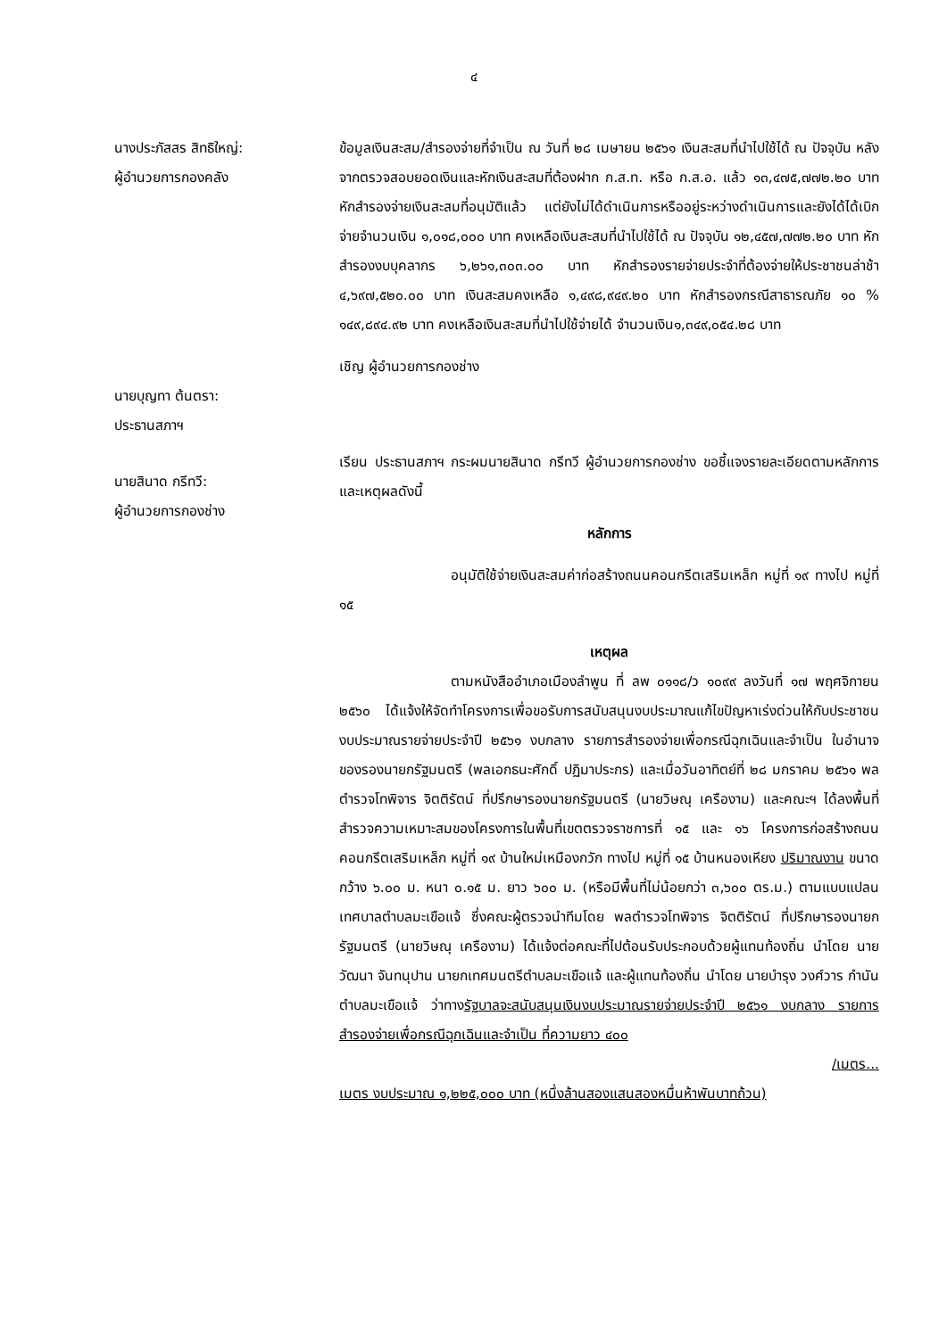๔
นางประภัสสร สิทธิใหญ่:
ผู้อำนวยการกองคลัง
ข้อมูลเงินสะสม/สำรองจ่ายที่จำเป็น ณ วันที่ ๒๘ เมษายน ๒๕๖๑ เงินสะสมที่นำไปใช้ได้ ณ ปัจจุบัน หลังจากตรวจสอบยอดเงินและหักเงินสะสมที่ต้องฝาก ก.ส.ท. หรือ ก.ส.อ. แล้ว ๑๓,๔๗๕,๗๗๒.๒๐ บาท หักสำรองจ่ายเงินสะสมที่อนุมัติแล้ว แต่ยังไม่ได้ดำเนินการหรืออยู่ระหว่างดำเนินการและยังได้ได้เบิกจ่ายจำนวนเงิน ๑,๐๑๘,๐๐๐ บาท คงเหลือเงินสะสมที่นำไปใช้ได้ ณ ปัจจุบัน ๑๒,๔๕๗,๗๗๒.๒๐ บาท หักสำรองงบบุคลากร ๖,๒๖๑,๓๐๓.๐๐ บาท หักสำรองรายจ่ายประจำที่ต้องจ่ายให้ประชาชนล่าช้า ๔,๖๙๗,๕๒๐.๐๐ บาท เงินสะสมคงเหลือ ๑,๔๙๘,๙๔๙.๒๐ บาท หักสำรองกรณีสาธารณภัย ๑๐ % ๑๔๙,๘๙๔.๙๒ บาท คงเหลือเงินสะสมที่นำไปใช้จ่ายได้ จำนวนเงิน๑,๓๔๙,๐๕๔.๒๘ บาท
เชิญ ผู้อำนวยการกองช่าง
นายบุญทา ต้นตรา:
ประธานสภาฯ
นายสินาด กรีทวี:
ผู้อำนวยการกองช่าง
เรียน ประธานสภาฯ กระผมนายสินาด กรีทวี ผู้อำนวยการกองช่าง ขอชี้แจงรายละเอียดตามหลักการและเหตุผลดังนี้
หลักการ
อนุมัติใช้จ่ายเงินสะสมค่าก่อสร้างถนนคอนกรีตเสริมเหล็ก หมู่ที่ ๑๙ ทางไป หมู่ที่ ๑๕
เหตุผล
ตามหนังสืออำเภอเมืองลำพูน ที่ ลพ ๐๑๑๘/ว ๑๐๙๙ ลงวันที่ ๑๗ พฤศจิกายน ๒๕๖๐ ได้แจ้งให้จัดทำโครงการเพื่อขอรับการสนับสนุนงบประมาณแก้ไขปัญหาเร่งด่วนให้กับประชาชน งบประมาณรายจ่ายประจำปี ๒๕๖๑ งบกลาง รายการสำรองจ่ายเพื่อกรณีฉุกเฉินและจำเป็น ในอำนาจของรองนายกรัฐมนตรี (พลเอกธนะศักดิ์ ปฏิมาประกร) และเมื่อวันอาทิตย์ที่ ๒๘ มกราคม ๒๕๖๑ พลตำรวจโทพิจาร จิตติรัตน์ ที่ปรึกษารองนายกรัฐมนตรี (นายวิษณุ เครืองาม) และคณะฯ ได้ลงพื้นที่สำรวจความเหมาะสมของโครงการในพื้นที่เขตตรวจราชการที่ ๑๕ และ ๑๖ โครงการก่อสร้างถนนคอนกรีตเสริมเหล็ก หมู่ที่ ๑๙ บ้านใหม่เหมืองกวัก ทางไป หมู่ที่ ๑๕ บ้านหนองเหียง ปริมาณงาน ขนาดกว้าง ๖.๐๐ ม. หนา ๐.๑๕ ม. ยาว ๖๐๐ ม. (หรือมีพื้นที่ไม่น้อยกว่า ๓,๖๐๐ ตร.ม.) ตามแบบแปลนเทศบาลตำบลมะเขือแจ้ ซึ่งคณะผู้ตรวจนำทีมโดย พลตำรวจโทพิจาร จิตติรัตน์ ที่ปรึกษารองนายกรัฐมนตรี (นายวิษณุ เครืองาม) ได้แจ้งต่อคณะที่ไปต้อนรับประกอบด้วยผู้แทนท้องถิ่น นำโดย นายวัฒนา จันทนุปาน นายกเทศมนตรีตำบลมะเขือแจ้ และผู้แทนท้องถิ่น นำโดย นายบำรุง วงศ์วาร กำนันตำบลมะเขือแจ้ ว่าทางรัฐบาลจะสนับสนุนเงินงบประมาณรายจ่ายประจำปี ๒๕๖๑ งบกลาง รายการสำรองจ่ายเพื่อกรณีฉุกเฉินและจำเป็น ที่ความยาว ๔๐๐
/เมตร...
เมตร งบประมาณ ๑,๒๒๕,๐๐๐ บาท (หนึ่งล้านสองแสนสองหมื่นห้าพันบาทถ้วน)